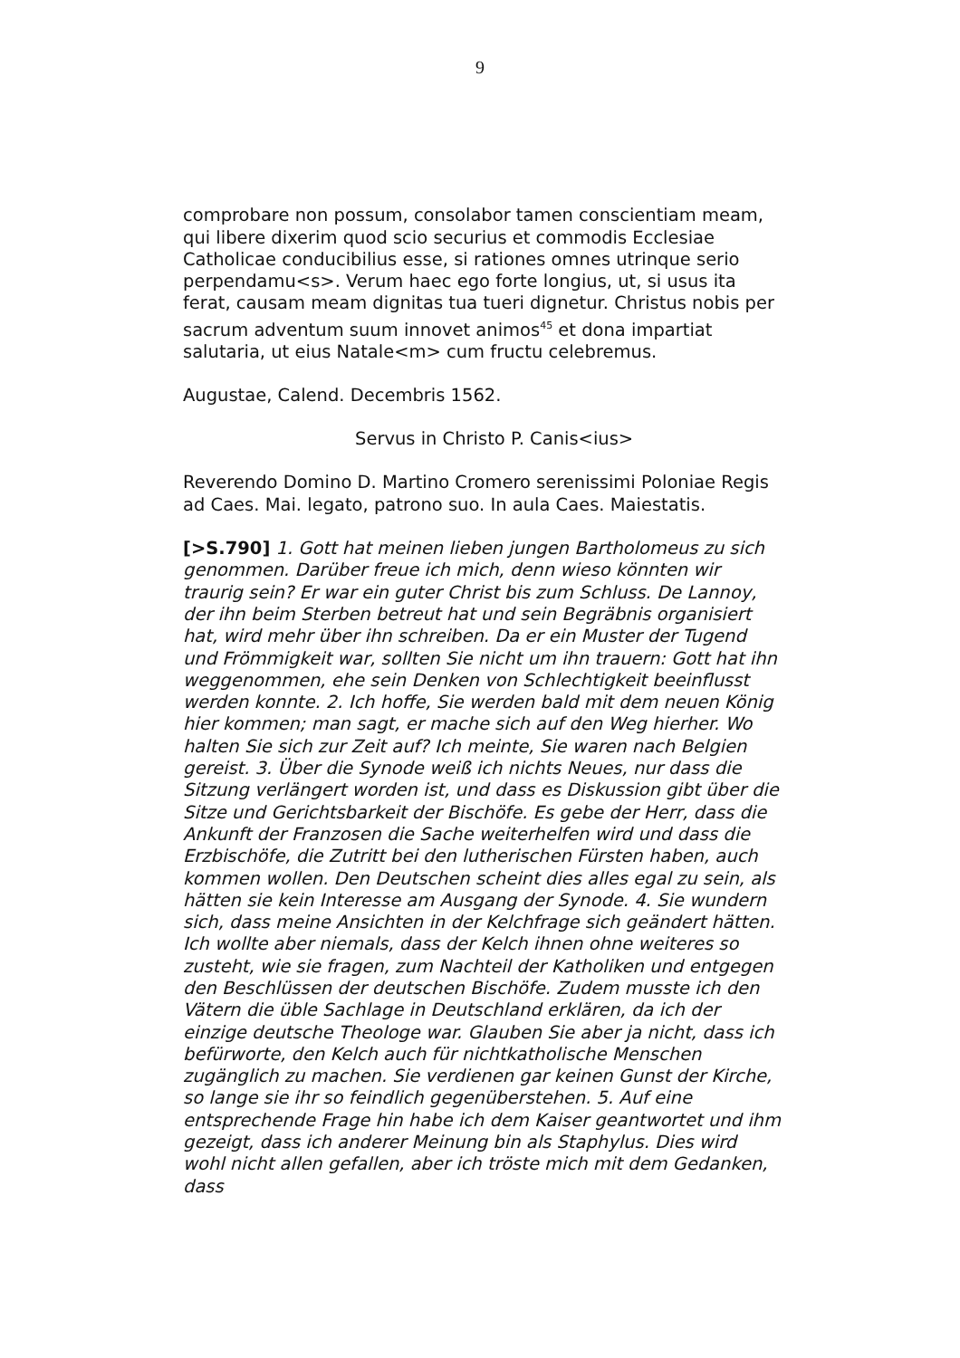9
comprobare non possum, consolabor tamen conscientiam meam, qui libere dixerim quod scio securius et commodis Ecclesiae Catholicae conducibilius esse, si rationes omnes utrinque serio perpendamu<s>. Verum haec ego forte longius, ut, si usus ita ferat, causam meam dignitas tua tueri dignetur. Christus nobis per sacrum adventum suum innovet animos<sup>45</sup> et dona impartiat salutaria, ut eius Natale<m> cum fructu celebremus.
Augustae, Calend. Decembris 1562.
Servus in Christo P. Canis<ius>
Reverendo Domino D. Martino Cromero serenissimi Poloniae Regis ad Caes. Mai. legato, patrono suo. In aula Caes. Maiestatis.
[>S.790] 1. Gott hat meinen lieben jungen Bartholomeus zu sich genommen. Darüber freue ich mich, denn wieso könnten wir traurig sein? Er war ein guter Christ bis zum Schluss. De Lannoy, der ihn beim Sterben betreut hat und sein Begräbnis organisiert hat, wird mehr über ihn schreiben. Da er ein Muster der Tugend und Frömmigkeit war, sollten Sie nicht um ihn trauern: Gott hat ihn weggenommen, ehe sein Denken von Schlechtigkeit beeinflusst werden konnte. 2. Ich hoffe, Sie werden bald mit dem neuen König hier kommen; man sagt, er mache sich auf den Weg hierher. Wo halten Sie sich zur Zeit auf? Ich meinte, Sie waren nach Belgien gereist. 3. Über die Synode weiß ich nichts Neues, nur dass die Sitzung verlängert worden ist, und dass es Diskussion gibt über die Sitze und Gerichtsbarkeit der Bischöfe. Es gebe der Herr, dass die Ankunft der Franzosen die Sache weiterhelfen wird und dass die Erzbischöfe, die Zutritt bei den lutherischen Fürsten haben, auch kommen wollen. Den Deutschen scheint dies alles egal zu sein, als hätten sie kein Interesse am Ausgang der Synode. 4. Sie wundern sich, dass meine Ansichten in der Kelchfrage sich geändert hätten. Ich wollte aber niemals, dass der Kelch ihnen ohne weiteres so zusteht, wie sie fragen, zum Nachteil der Katholiken und entgegen den Beschlüssen der deutschen Bischöfe. Zudem musste ich den Vätern die üble Sachlage in Deutschland erklären, da ich der einzige deutsche Theologe war. Glauben Sie aber ja nicht, dass ich befürworte, den Kelch auch für nichtkatholische Menschen zugänglich zu machen. Sie verdienen gar keinen Gunst der Kirche, so lange sie ihr so feindlich gegenüberstehen. 5. Auf eine entsprechende Frage hin habe ich dem Kaiser geantwortet und ihm gezeigt, dass ich anderer Meinung bin als Staphylus. Dies wird wohl nicht allen gefallen, aber ich tröste mich mit dem Gedanken, dass